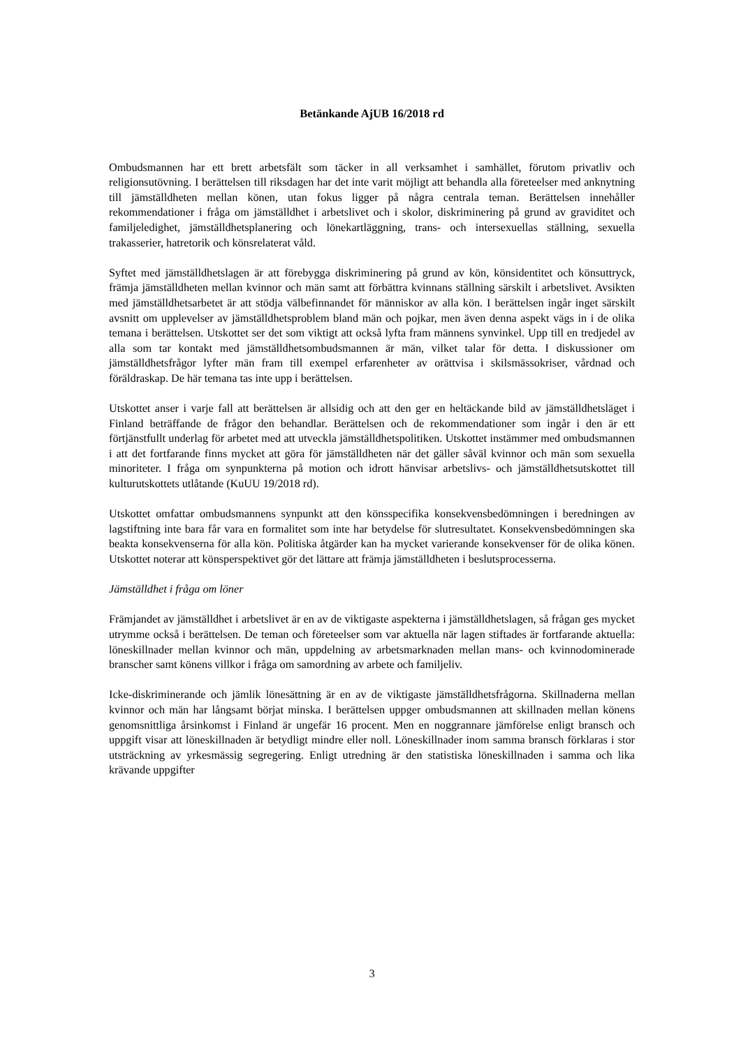Betänkande AjUB 16/2018 rd
Ombudsmannen har ett brett arbetsfält som täcker in all verksamhet i samhället, förutom privatliv och religionsutövning. I berättelsen till riksdagen har det inte varit möjligt att behandla alla företeelser med anknytning till jämställdheten mellan könen, utan fokus ligger på några centrala teman. Berättelsen innehåller rekommendationer i fråga om jämställdhet i arbetslivet och i skolor, diskriminering på grund av graviditet och familjeledighet, jämställdhetsplanering och lönekartläggning, trans- och intersexuellas ställning, sexuella trakasserier, hatretorik och könsrelaterat våld.
Syftet med jämställdhetslagen är att förebygga diskriminering på grund av kön, könsidentitet och könsuttryck, främja jämställdheten mellan kvinnor och män samt att förbättra kvinnans ställning särskilt i arbetslivet. Avsikten med jämställdhetsarbetet är att stödja välbefinnandet för människor av alla kön. I berättelsen ingår inget särskilt avsnitt om upplevelser av jämställdhetsproblem bland män och pojkar, men även denna aspekt vägs in i de olika temana i berättelsen. Utskottet ser det som viktigt att också lyfta fram männens synvinkel. Upp till en tredjedel av alla som tar kontakt med jämställdhetsombudsmannen är män, vilket talar för detta. I diskussioner om jämställdhetsfrågor lyfter män fram till exempel erfarenheter av orättvisa i skilsmässokriser, vårdnad och föräldraskap. De här temana tas inte upp i berättelsen.
Utskottet anser i varje fall att berättelsen är allsidig och att den ger en heltäckande bild av jämställdhetsläget i Finland beträffande de frågor den behandlar. Berättelsen och de rekommendationer som ingår i den är ett förtjänstfullt underlag för arbetet med att utveckla jämställdhetspolitiken. Utskottet instämmer med ombudsmannen i att det fortfarande finns mycket att göra för jämställdheten när det gäller såväl kvinnor och män som sexuella minoriteter. I fråga om synpunkterna på motion och idrott hänvisar arbetslivs- och jämställdhetsutskottet till kulturutskottets utlåtande (KuUU 19/2018 rd).
Utskottet omfattar ombudsmannens synpunkt att den könsspecifika konsekvensbedömningen i beredningen av lagstiftning inte bara får vara en formalitet som inte har betydelse för slutresultatet. Konsekvensbedömningen ska beakta konsekvenserna för alla kön. Politiska åtgärder kan ha mycket varierande konsekvenser för de olika könen. Utskottet noterar att könsperspektivet gör det lättare att främja jämställdheten i beslutsprocesserna.
Jämställdhet i fråga om löner
Främjandet av jämställdhet i arbetslivet är en av de viktigaste aspekterna i jämställdhetslagen, så frågan ges mycket utrymme också i berättelsen. De teman och företeelser som var aktuella när lagen stiftades är fortfarande aktuella: löneskillnader mellan kvinnor och män, uppdelning av arbetsmarknaden mellan mans- och kvinnodominerade branscher samt könens villkor i fråga om samordning av arbete och familjeliv.
Icke-diskriminerande och jämlik lönesättning är en av de viktigaste jämställdhetsfrågorna. Skillnaderna mellan kvinnor och män har långsamt börjat minska. I berättelsen uppger ombudsmannen att skillnaden mellan könens genomsnittliga årsinkomst i Finland är ungefär 16 procent. Men en noggrannare jämförelse enligt bransch och uppgift visar att löneskillnaden är betydligt mindre eller noll. Löneskillnader inom samma bransch förklaras i stor utsträckning av yrkesmässig segregering. Enligt utredning är den statistiska löneskillnaden i samma och lika krävande uppgifter
3